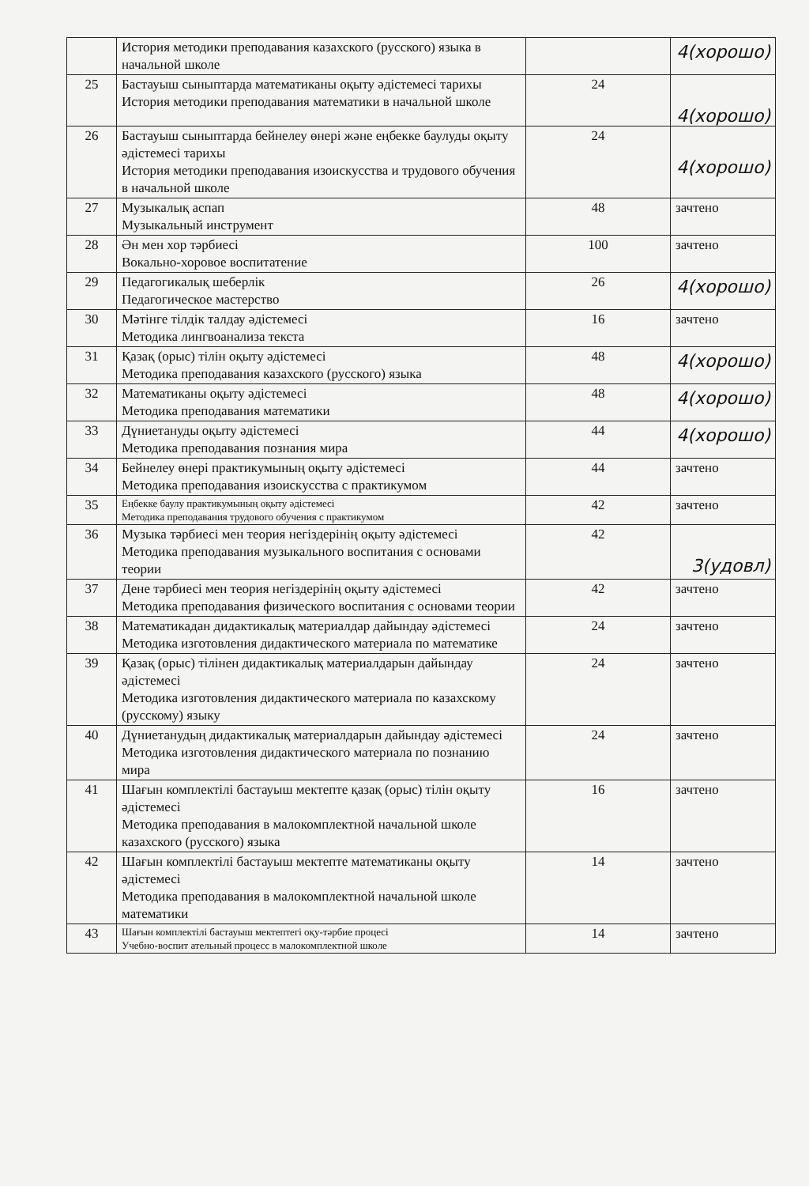| | История методики преподавания казахского (русского) языка в начальной школе | | 4(хорошо) |
| 25 | Бастауыш сыныптарда математиканы оқыту әдістемесі тарихы История методики преподавания математики в начальной школе | 24 | 4(хорошо) |
| 26 | Бастауыш сыныптарда бейнелеу өнері және еңбекке баулуды оқыту әдістемесі тарихы История методики преподавания изоискусства и трудового обучения в начальной школе | 24 | 4(хорошо) |
| 27 | Музыкалық аспап Музыкальный инструмент | 48 | зачтено |
| 28 | Ән мен хор тәрбиесі Вокально-хоровое воспитатение | 100 | зачтено |
| 29 | Педагогикалық шеберлік Педагогическое мастерство | 26 | 4(хорошо) |
| 30 | Мәтінге тілдік талдау әдістемесі Методика лингвоанализа текста | 16 | зачтено |
| 31 | Қазақ (орыс) тілін оқыту әдістемесі Методика преподавания казахского (русского) языка | 48 | 4(хорошо) |
| 32 | Математиканы оқыту әдістемесі Методика преподавания математики | 48 | 4(хорошо) |
| 33 | Дүниетануды оқыту әдістемесі Методика преподавания познания мира | 44 | 4(хорошо) |
| 34 | Бейнелеу өнері практикумының оқыту әдістемесі Методика преподавания изоискусства с практикумом | 44 | зачтено |
| 35 | Еңбекке баулу практикумының оқыту әдістемесі Методика преподавания трудового обучения с практикумом | 42 | зачтено |
| 36 | Музыка тәрбиесі мен теория негіздерінің оқыту әдістемесі Методика преподавания музыкального воспитания с основами теории | 42 | 3(удовл) |
| 37 | Дене тәрбиесі мен теория негіздерінің оқыту әдістемесі Методика преподавания физического воспитания с основами теории | 42 | зачтено |
| 38 | Математикадан дидактикалық материалдар дайындау әдістемесі Методика изготовления дидактического материала по математике | 24 | зачтено |
| 39 | Қазақ (орыс) тілінен дидактикалық материалдарын дайындау әдістемесі Методика изготовления дидактического материала по казахскому (русскому) языку | 24 | зачтено |
| 40 | Дүниетанудың дидактикалық материалдарын дайындау әдістемесі Методика изготовления дидактического материала по познанию мира | 24 | зачтено |
| 41 | Шағын комплектілі бастауыш мектепте қазақ (орыс) тілін оқыту әдістемесі Методика преподавания в малокомплектной начальной школе казахского (русского) языка | 16 | зачтено |
| 42 | Шағын комплектілі бастауыш мектепте математиканы оқыту әдістемесі Методика преподавания в малокомплектной начальной школе математики | 14 | зачтено |
| 43 | Шағын комплектілі бастауыш мектептегі оқу-тәрбие процесі Учебно-воспит ательный процесс в малокомплектной школе | 14 | зачтено |